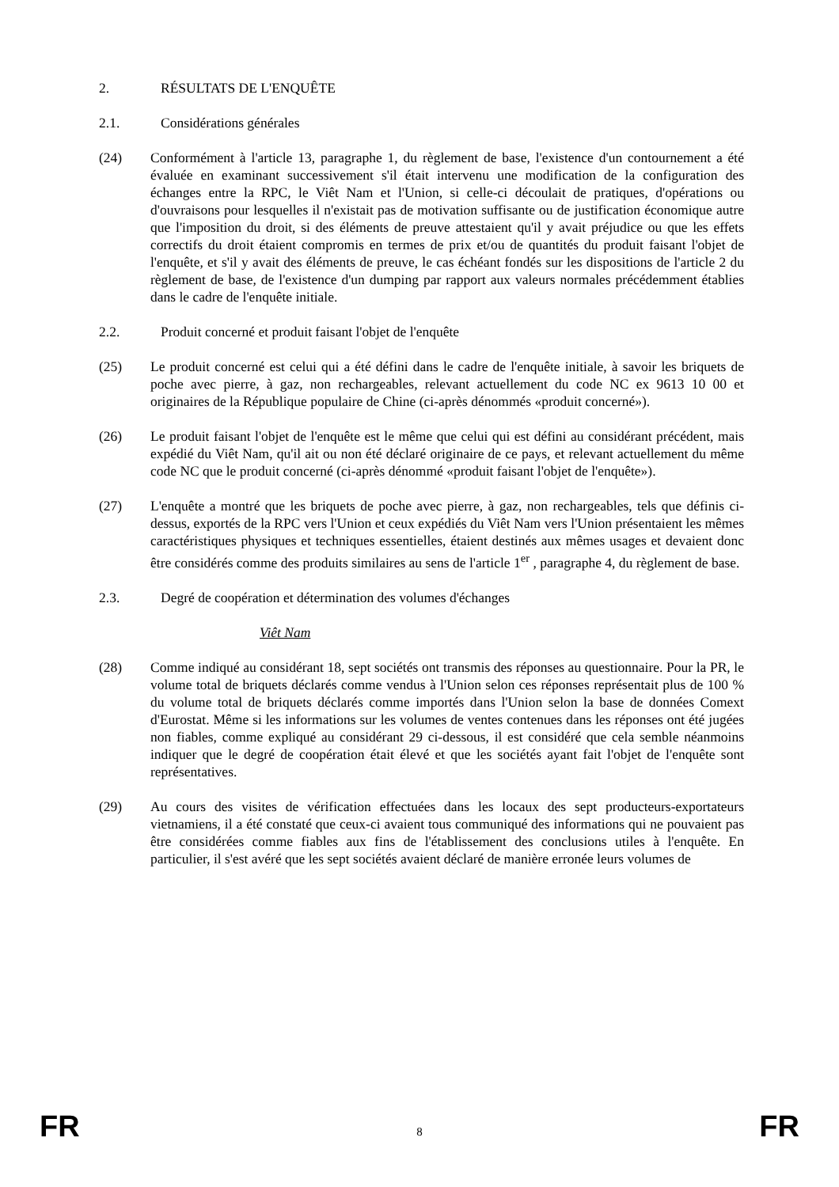2. RÉSULTATS DE L'ENQUÊTE
2.1. Considérations générales
(24) Conformément à l'article 13, paragraphe 1, du règlement de base, l'existence d'un contournement a été évaluée en examinant successivement s'il était intervenu une modification de la configuration des échanges entre la RPC, le Viêt Nam et l'Union, si celle-ci découlait de pratiques, d'opérations ou d'ouvraisons pour lesquelles il n'existait pas de motivation suffisante ou de justification économique autre que l'imposition du droit, si des éléments de preuve attestaient qu'il y avait préjudice ou que les effets correctifs du droit étaient compromis en termes de prix et/ou de quantités du produit faisant l'objet de l'enquête, et s'il y avait des éléments de preuve, le cas échéant fondés sur les dispositions de l'article 2 du règlement de base, de l'existence d'un dumping par rapport aux valeurs normales précédemment établies dans le cadre de l'enquête initiale.
2.2. Produit concerné et produit faisant l'objet de l'enquête
(25) Le produit concerné est celui qui a été défini dans le cadre de l'enquête initiale, à savoir les briquets de poche avec pierre, à gaz, non rechargeables, relevant actuellement du code NC ex 9613 10 00 et originaires de la République populaire de Chine (ci-après dénommés «produit concerné»).
(26) Le produit faisant l'objet de l'enquête est le même que celui qui est défini au considérant précédent, mais expédié du Viêt Nam, qu'il ait ou non été déclaré originaire de ce pays, et relevant actuellement du même code NC que le produit concerné (ci-après dénommé «produit faisant l'objet de l'enquête»).
(27) L'enquête a montré que les briquets de poche avec pierre, à gaz, non rechargeables, tels que définis ci-dessus, exportés de la RPC vers l'Union et ceux expédiés du Viêt Nam vers l'Union présentaient les mêmes caractéristiques physiques et techniques essentielles, étaient destinés aux mêmes usages et devaient donc être considérés comme des produits similaires au sens de l'article 1<sup>er</sup> , paragraphe 4, du règlement de base.
2.3. Degré de coopération et détermination des volumes d'échanges
Viêt Nam
(28) Comme indiqué au considérant 18, sept sociétés ont transmis des réponses au questionnaire. Pour la PR, le volume total de briquets déclarés comme vendus à l'Union selon ces réponses représentait plus de 100 % du volume total de briquets déclarés comme importés dans l'Union selon la base de données Comext d'Eurostat. Même si les informations sur les volumes de ventes contenues dans les réponses ont été jugées non fiables, comme expliqué au considérant 29 ci-dessous, il est considéré que cela semble néanmoins indiquer que le degré de coopération était élevé et que les sociétés ayant fait l'objet de l'enquête sont représentatives.
(29) Au cours des visites de vérification effectuées dans les locaux des sept producteurs-exportateurs vietnamiens, il a été constaté que ceux-ci avaient tous communiqué des informations qui ne pouvaient pas être considérées comme fiables aux fins de l'établissement des conclusions utiles à l'enquête. En particulier, il s'est avéré que les sept sociétés avaient déclaré de manière erronée leurs volumes de
FR 8 FR